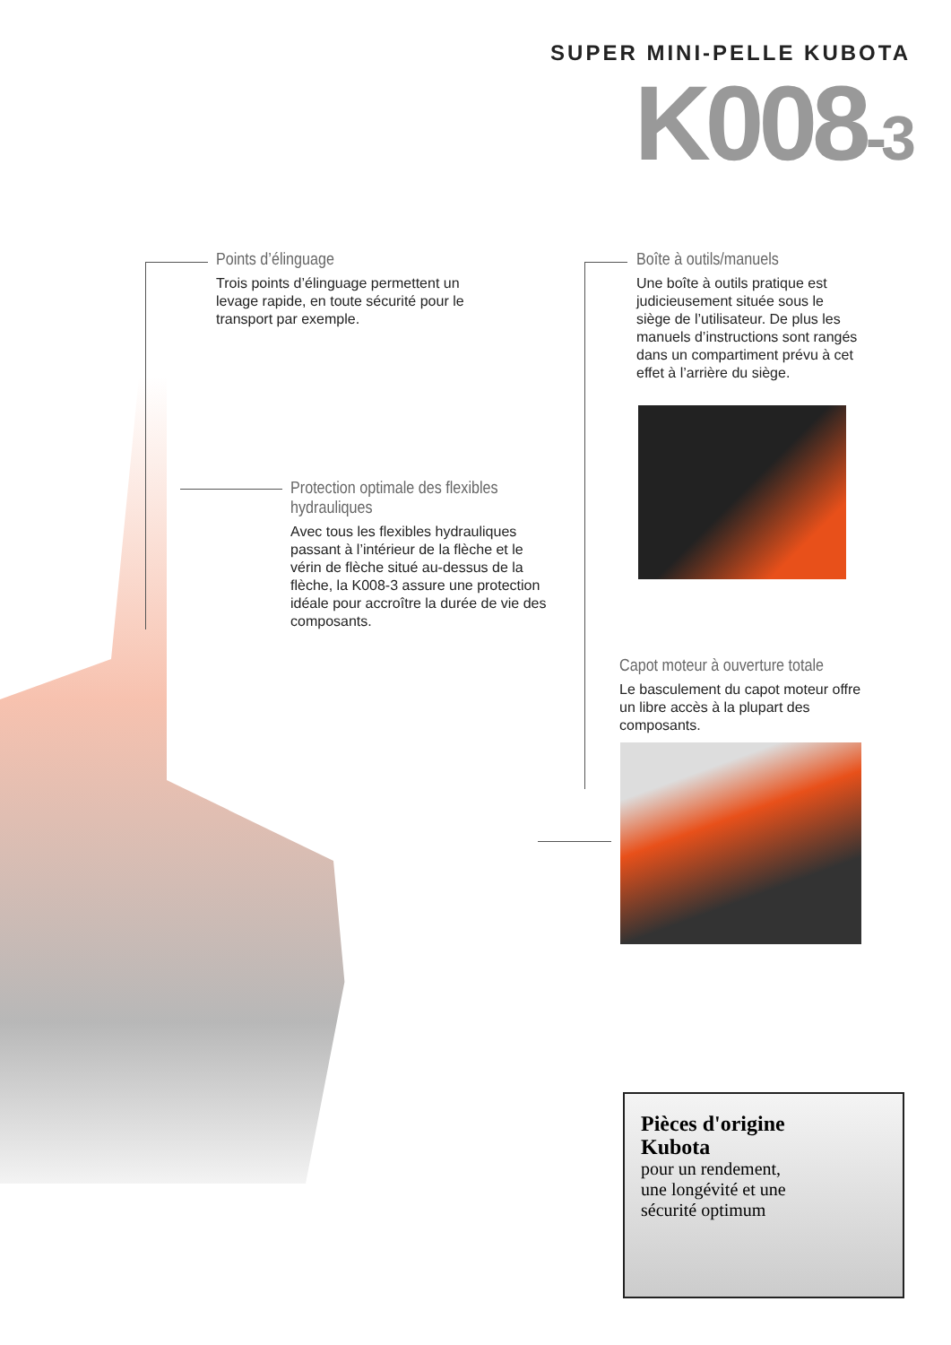SUPER MINI-PELLE KUBOTA
K008-3
Points d’élinguage
Trois points d’élinguage permettent un levage rapide, en toute sécurité pour le transport par exemple.
Boîte à outils/manuels
Une boîte à outils pratique est judicieusement située sous le siège de l’utilisateur. De plus les manuels d’instructions sont rangés dans un compartiment prévu à cet effet à l’arrière du siège.
Protection optimale des flexibles hydrauliques
Avec tous les flexibles hydrauliques passant à l’intérieur de la flèche et le vérin de flèche situé au-dessus de la flèche, la K008-3 assure une protection idéale pour accroître la durée de vie des composants.
Capot moteur à ouverture totale
Le basculement du capot moteur offre un libre accès à la plupart des composants.
Pièces d'origine Kubota
pour un rendement, une longévité et une sécurité optimum